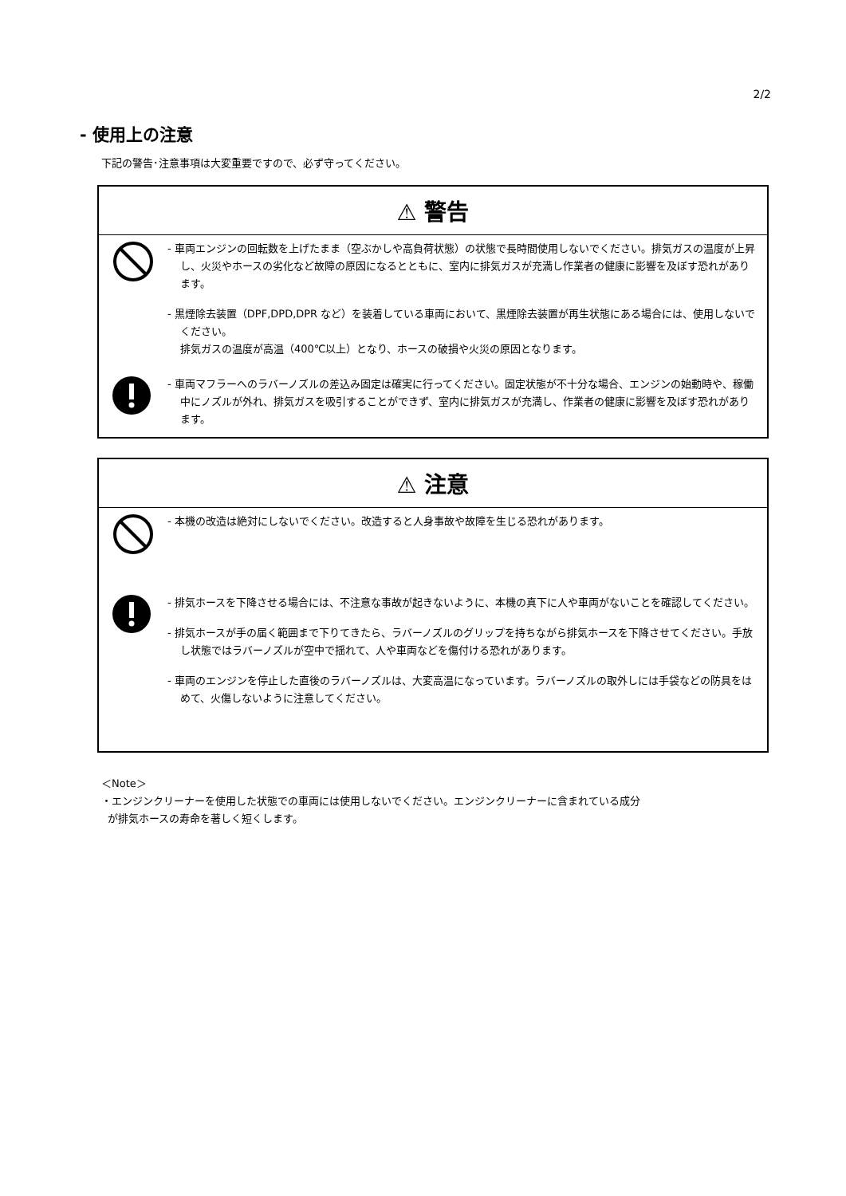2/2
- 使用上の注意
下記の警告･注意事項は大変重要ですので、必ず守ってください。
⚠ 警告
- 車両エンジンの回転数を上げたまま（空ぶかしや高負荷状態）の状態で長時間使用しないでください。排気ガスの温度が上昇し、火災やホースの劣化など故障の原因になるとともに、室内に排気ガスが充満し作業者の健康に影響を及ぼす恐れがあります。
- 黒煙除去装置（DPF,DPD,DPR など）を装着している車両において、黒煙除去装置が再生状態にある場合には、使用しないでください。
排気ガスの温度が高温（400℃以上）となり、ホースの破損や火災の原因となります。
- 車両マフラーへのラバーノズルの差込み固定は確実に行ってください。固定状態が不十分な場合、エンジンの始動時や、稼働中にノズルが外れ、排気ガスを吸引することができず、室内に排気ガスが充満し、作業者の健康に影響を及ぼす恐れがあります。
⚠ 注意
- 本機の改造は絶対にしないでください。改造すると人身事故や故障を生じる恐れがあります。
- 排気ホースを下降させる場合には、不注意な事故が起きないように、本機の真下に人や車両がないことを確認してください。
- 排気ホースが手の届く範囲まで下りてきたら、ラバーノズルのグリップを持ちながら排気ホースを下降させてください。手放し状態ではラバーノズルが空中で揺れて、人や車両などを傷付ける恐れがあります。
- 車両のエンジンを停止した直後のラバーノズルは、大変高温になっています。ラバーノズルの取外しには手袋などの防具をはめて、火傷しないように注意してください。
＜Note＞
・エンジンクリーナーを使用した状態での車両には使用しないでください。エンジンクリーナーに含まれている成分
が排気ホースの寿命を著しく短くします。